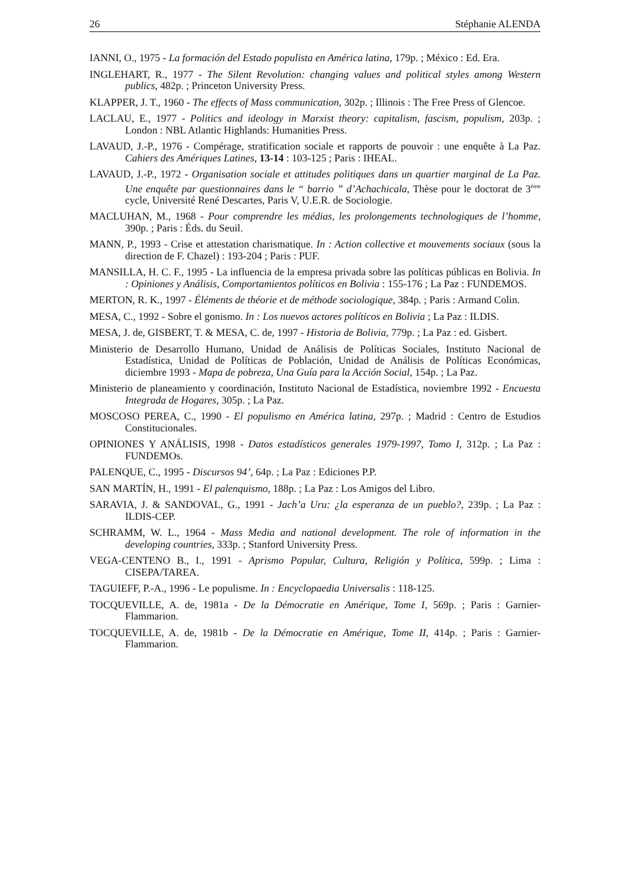26 Stéphanie ALENDA
IANNI, O., 1975 - La formación del Estado populista en América latina, 179p. ; México : Ed. Era.
INGLEHART, R., 1977 - The Silent Revolution: changing values and political styles among Western publics, 482p. ; Princeton University Press.
KLAPPER, J. T., 1960 - The effects of Mass communication, 302p. ; Illinois : The Free Press of Glencoe.
LACLAU, E., 1977 - Politics and ideology in Marxist theory: capitalism, fascism, populism, 203p. ; London : NBL Atlantic Highlands: Humanities Press.
LAVAUD, J.-P., 1976 - Compérage, stratification sociale et rapports de pouvoir : une enquête à La Paz. Cahiers des Amériques Latines, 13-14 : 103-125 ; Paris : IHEAL.
LAVAUD, J.-P., 1972 - Organisation sociale et attitudes politiques dans un quartier marginal de La Paz. Une enquête par questionnaires dans le “ barrio ” d’Achachicala, Thèse pour le doctorat de 3<sup>ème</sup> cycle, Université René Descartes, Paris V, U.E.R. de Sociologie.
MACLUHAN, M., 1968 - Pour comprendre les médias, les prolongements technologiques de l’homme, 390p. ; Paris : Éds. du Seuil.
MANN, P., 1993 - Crise et attestation charismatique. In : Action collective et mouvements sociaux (sous la direction de F. Chazel) : 193-204 ; Paris : PUF.
MANSILLA, H. C. F., 1995 - La influencia de la empresa privada sobre las políticas públicas en Bolivia. In : Opiniones y Análisis, Comportamientos políticos en Bolivia : 155-176 ; La Paz : FUNDEMOS.
MERTON, R. K., 1997 - Éléments de théorie et de méthode sociologique, 384p. ; Paris : Armand Colin.
MESA, C., 1992 - Sobre el gonismo. In : Los nuevos actores políticos en Bolivia ; La Paz : ILDIS.
MESA, J. de, GISBERT, T. & MESA, C. de, 1997 - Historia de Bolivia, 779p. ; La Paz : ed. Gisbert.
Ministerio de Desarrollo Humano, Unidad de Análisis de Políticas Sociales, Instituto Nacional de Estadística, Unidad de Políticas de Población, Unidad de Análisis de Políticas Económicas, diciembre 1993 - Mapa de pobreza, Una Guía para la Acción Social, 154p. ; La Paz.
Ministerio de planeamiento y coordinación, Instituto Nacional de Estadística, noviembre 1992 - Encuesta Integrada de Hogares, 305p. ; La Paz.
MOSCOSO PEREA, C., 1990 - El populismo en América latina, 297p. ; Madrid : Centro de Estudios Constitucionales.
OPINIONES Y ANÁLISIS, 1998 - Datos estadísticos generales 1979-1997, Tomo I, 312p. ; La Paz : FUNDEMOs.
PALENQUE, C., 1995 - Discursos 94’, 64p. ; La Paz : Ediciones P.P.
SAN MARTÍN, H., 1991 - El palenquismo, 188p. ; La Paz : Los Amigos del Libro.
SARAVIA, J. & SANDOVAL, G., 1991 - Jach’a Uru: ¿la esperanza de un pueblo?, 239p. ; La Paz : ILDIS-CEP.
SCHRAMM, W. L., 1964 - Mass Media and national development. The role of information in the developing countries, 333p. ; Stanford University Press.
VEGA-CENTENO B., I., 1991 - Aprismo Popular, Cultura, Religión y Política, 599p. ; Lima : CISEPA/TAREA.
TAGUIEFF, P.-A., 1996 - Le populisme. In : Encyclopaedia Universalis : 118-125.
TOCQUEVILLE, A. de, 1981a - De la Démocratie en Amérique, Tome I, 569p. ; Paris : Garnier-Flammarion.
TOCQUEVILLE, A. de, 1981b - De la Démocratie en Amérique, Tome II, 414p. ; Paris : Garnier-Flammarion.